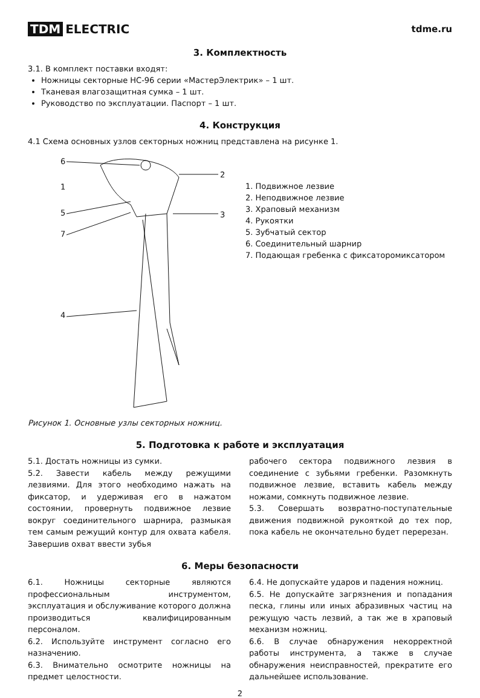TDM ELECTRIC
tdme.ru
3. Комплектность
3.1. В комплект поставки входят:
Ножницы секторные НС-96 серии «МастерЭлектрик» – 1 шт.
Тканевая влагозащитная сумка – 1 шт.
Руководство по эксплуатации. Паспорт – 1 шт.
4. Конструкция
4.1 Схема основных узлов секторных ножниц представлена на рисунке 1.
6
1
5
7
4
2
3
1. Подвижное лезвие
2. Неподвижное лезвие
3. Храповый механизм
4. Рукоятки
5. Зубчатый сектор
6. Соединительный шарнир
7. Подающая гребенка с фиксаторомиксатором
Рисунок 1. Основные узлы секторных ножниц.
5. Подготовка к работе и эксплуатация
5.1. Достать ножницы из сумки.
5.2. Завести кабель между режущими лезвиями. Для этого необходимо нажать на фиксатор, и удерживая его в нажатом состоянии, провернуть подвижное лезвие вокруг соединительного шарнира, размыкая тем самым режущий контур для охвата кабеля. Завершив охват ввести зубья
рабочего сектора подвижного лезвия в соединение с зубьями гребенки. Разомкнуть подвижное лезвие, вставить кабель между ножами, сомкнуть подвижное лезвие.
5.3. Совершать возвратно-поступательные движения подвижной рукояткой до тех пор, пока кабель не окончательно будет перерезан.
6. Меры безопасности
6.1. Ножницы секторные являются профессиональным инструментом, эксплуатация и обслуживание которого должна производиться квалифицированным персоналом.
6.2. Используйте инструмент согласно его назначению.
6.3. Внимательно осмотрите ножницы на предмет целостности.
6.4. Не допускайте ударов и падения ножниц.
6.5. Не допускайте загрязнения и попадания песка, глины или иных абразивных частиц на режущую часть лезвий, а так же в храповый механизм ножниц.
6.6. В случае обнаружения некорректной работы инструмента, а также в случае обнаружения неисправностей, прекратите его дальнейшее использование.
2